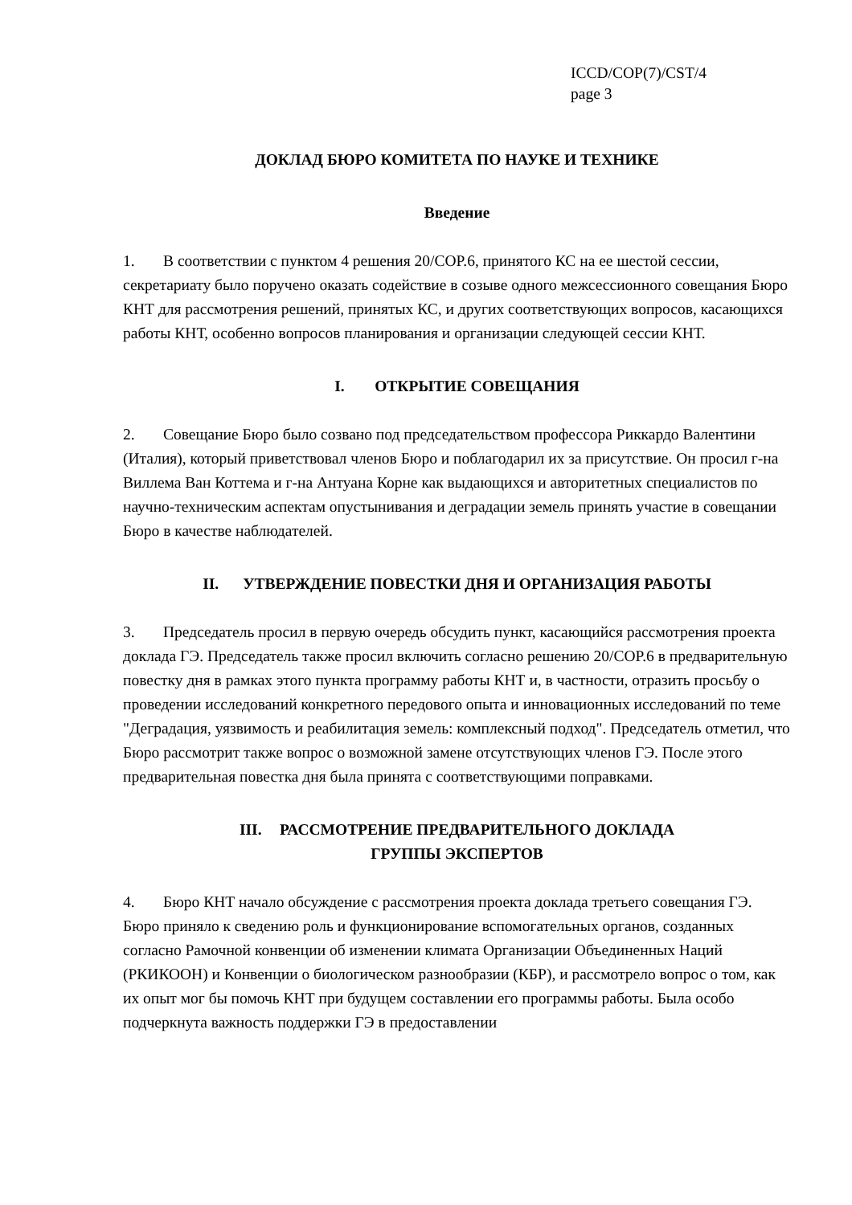ICCD/COP(7)/CST/4
page 3
ДОКЛАД БЮРО КОМИТЕТА ПО НАУКЕ И ТЕХНИКЕ
Введение
1. В соответствии с пунктом 4 решения 20/COP.6, принятого КС на ее шестой сессии, секретариату было поручено оказать содействие в созыве одного межсессионного совещания Бюро КНТ для рассмотрения решений, принятых КС, и других соответствующих вопросов, касающихся работы КНТ, особенно вопросов планирования и организации следующей сессии КНТ.
I. ОТКРЫТИЕ СОВЕЩАНИЯ
2. Совещание Бюро было созвано под председательством профессора Риккардо Валентини (Италия), который приветствовал членов Бюро и поблагодарил их за присутствие. Он просил г-на Виллема Ван Коттема и г-на Антуана Корне как выдающихся и авторитетных специалистов по научно-техническим аспектам опустынивания и деградации земель принять участие в совещании Бюро в качестве наблюдателей.
II. УТВЕРЖДЕНИЕ ПОВЕСТКИ ДНЯ И ОРГАНИЗАЦИЯ РАБОТЫ
3. Председатель просил в первую очередь обсудить пункт, касающийся рассмотрения проекта доклада ГЭ. Председатель также просил включить согласно решению 20/COP.6 в предварительную повестку дня в рамках этого пункта программу работы КНТ и, в частности, отразить просьбу о проведении исследований конкретного передового опыта и инновационных исследований по теме "Деградация, уязвимость и реабилитация земель: комплексный подход". Председатель отметил, что Бюро рассмотрит также вопрос о возможной замене отсутствующих членов ГЭ. После этого предварительная повестка дня была принята с соответствующими поправками.
III. РАССМОТРЕНИЕ ПРЕДВАРИТЕЛЬНОГО ДОКЛАДА
ГРУППЫ ЭКСПЕРТОВ
4. Бюро КНТ начало обсуждение с рассмотрения проекта доклада третьего совещания ГЭ. Бюро приняло к сведению роль и функционирование вспомогательных органов, созданных согласно Рамочной конвенции об изменении климата Организации Объединенных Наций (РКИКООН) и Конвенции о биологическом разнообразии (КБР), и рассмотрело вопрос о том, как их опыт мог бы помочь КНТ при будущем составлении его программы работы. Была особо подчеркнута важность поддержки ГЭ в предоставлении